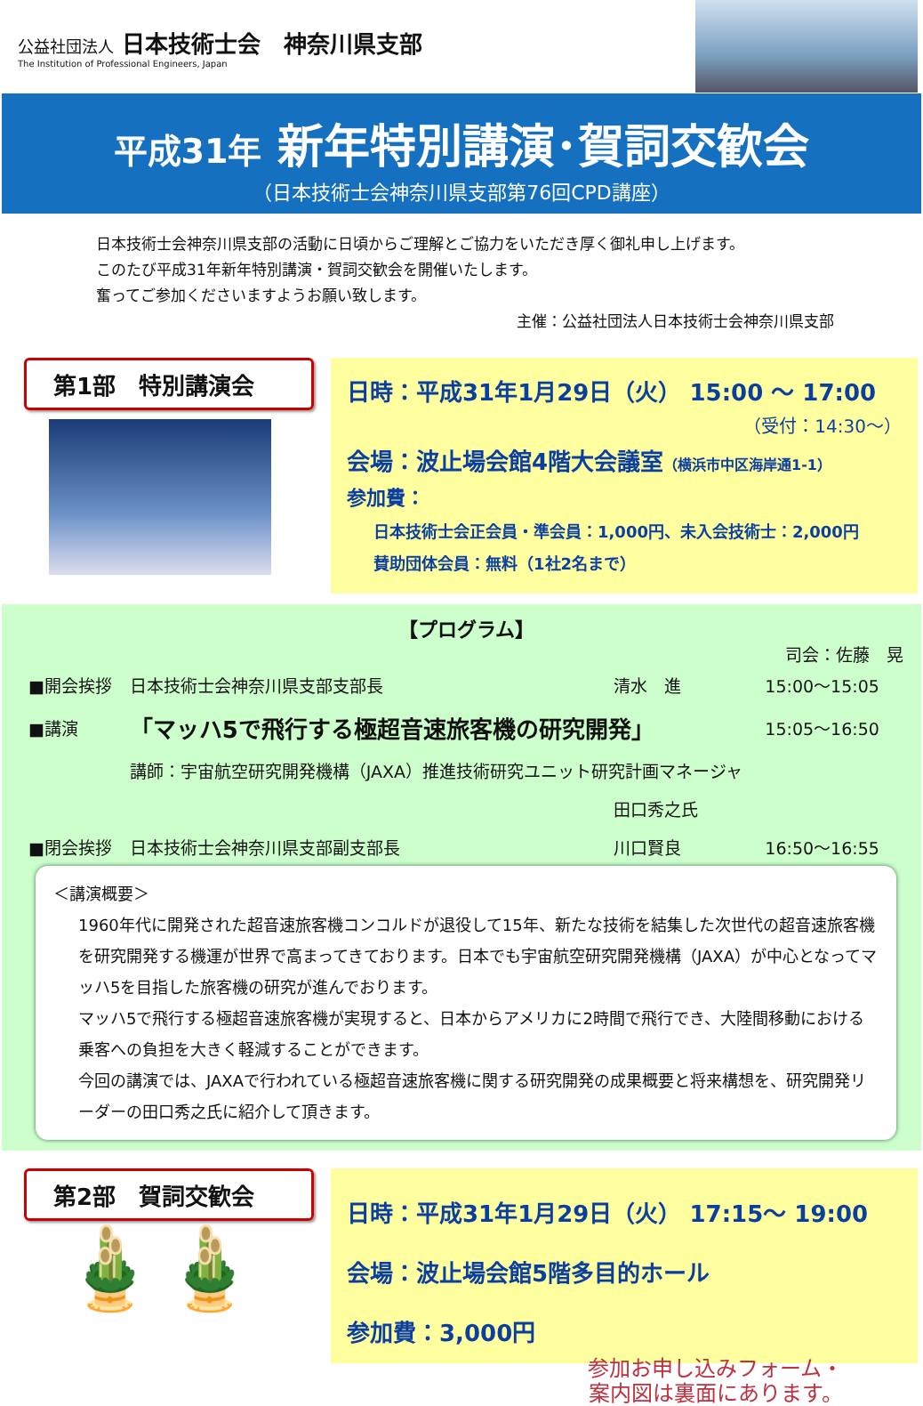公益社団法人 日本技術士会　神奈川県支部
The Institution of Professional Engineers, Japan
平成31年 新年特別講演･賀詞交歓会
（日本技術士会神奈川県支部第76回CPD講座）
日本技術士会神奈川県支部の活動に日頃からご理解とご協力をいただき厚く御礼申し上げます。
このたび平成31年新年特別講演・賀詞交歓会を開催いたします。
奮ってご参加くださいますようお願い致します。
主催：公益社団法人日本技術士会神奈川県支部
第1部　特別講演会
日時：平成31年1月29日（火） 15:00 ～ 17:00
（受付：14:30～）
会場：波止場会館4階大会議室（横浜市中区海岸通1-1）
参加費：
日本技術士会正会員・準会員：1,000円、未入会技術士：2,000円
賛助団体会員：無料（1社2名まで）
【プログラム】
司会：佐藤　晃
| ■開会挨拶 | 日本技術士会神奈川県支部支部長 | 清水 進 | 15:00～15:05 |
| ■講演 | 「マッハ5で飛行する極超音速旅客機の研究開発」 | | 15:05～16:50 |
| | 講師：宇宙航空研究開発機構（JAXA）推進技術研究ユニット研究計画マネージャ | | |
| | | 田口秀之氏 | |
| ■閉会挨拶 | 日本技術士会神奈川県支部副支部長 | 川口賢良 | 16:50～16:55 |
＜講演概要＞
1960年代に開発された超音速旅客機コンコルドが退役して15年、新たな技術を結集した次世代の超音速旅客機を研究開発する機運が世界で高まってきております。日本でも宇宙航空研究開発機構（JAXA）が中心となってマッハ5を目指した旅客機の研究が進んでおります。
マッハ5で飛行する極超音速旅客機が実現すると、日本からアメリカに2時間で飛行でき、大陸間移動における乗客への負担を大きく軽減することができます。
今回の講演では、JAXAで行われている極超音速旅客機に関する研究開発の成果概要と将来構想を、研究開発リーダーの田口秀之氏に紹介して頂きます。
第2部　賀詞交歓会
🎍🎍
日時：平成31年1月29日（火） 17:15～ 19:00
会場：波止場会館5階多目的ホール
参加費：3,000円
参加お申し込みフォーム・
案内図は裏面にあります。